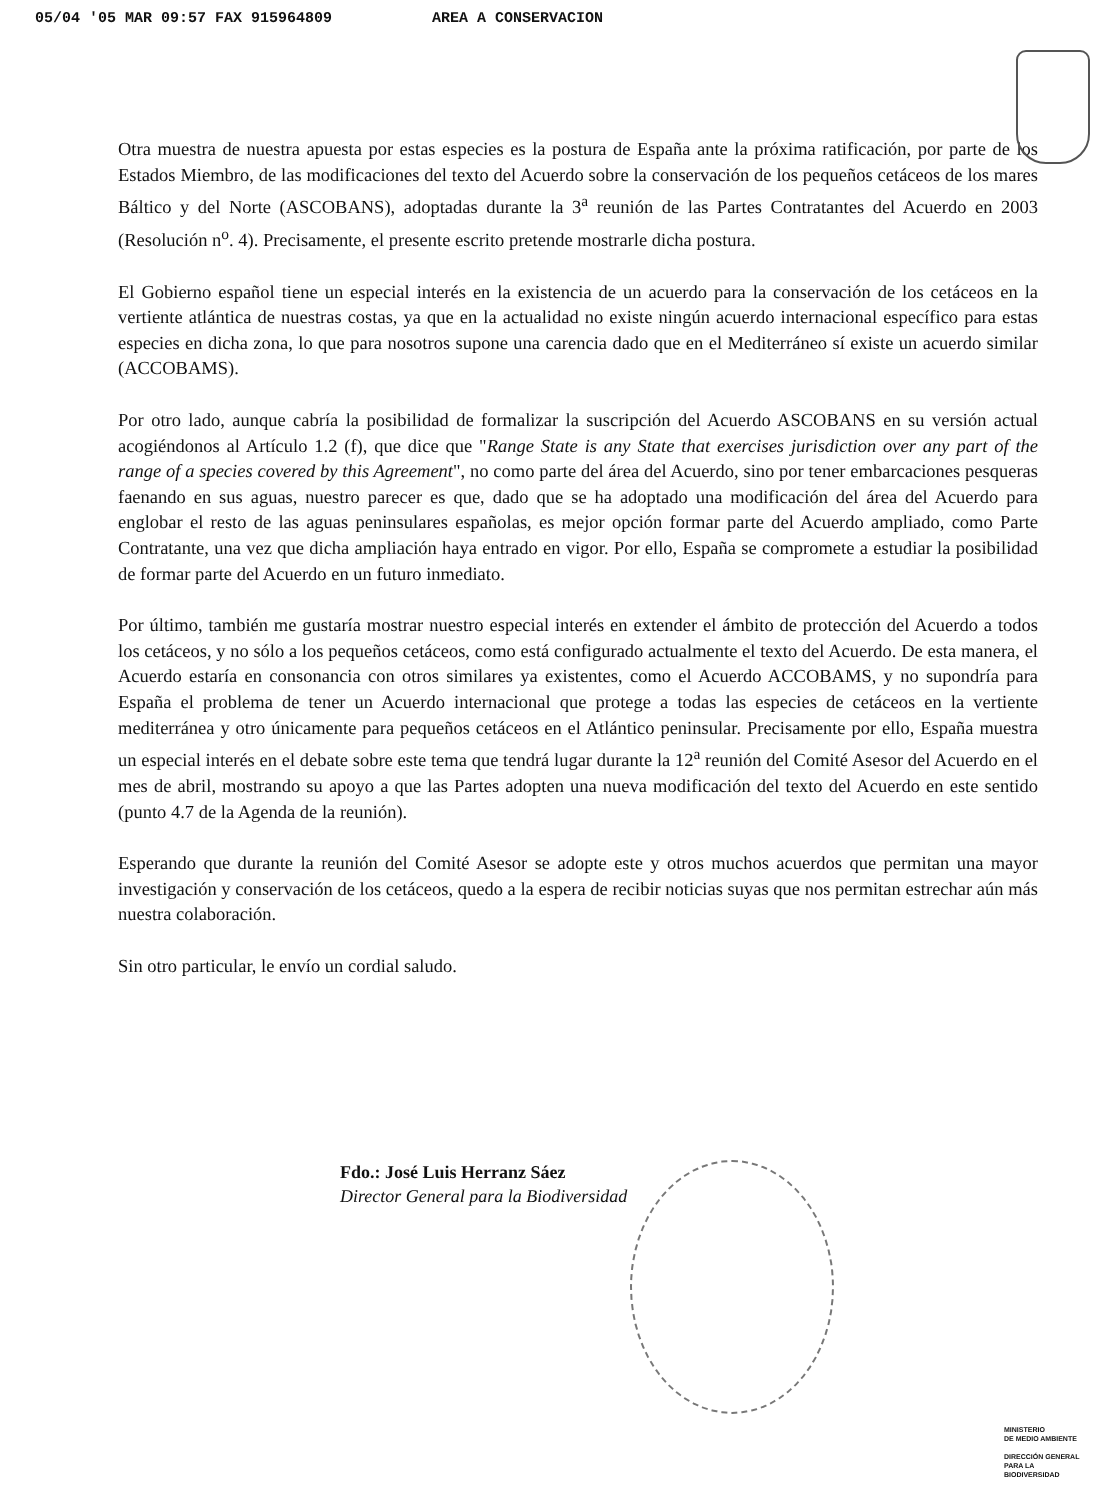05/04 '05 MAR 09:57 FAX 915964809 AREA A CONSERVACION
Otra muestra de nuestra apuesta por estas especies es la postura de España ante la próxima ratificación, por parte de los Estados Miembro, de las modificaciones del texto del Acuerdo sobre la conservación de los pequeños cetáceos de los mares Báltico y del Norte (ASCOBANS), adoptadas durante la 3<sup>a</sup> reunión de las Partes Contratantes del Acuerdo en 2003 (Resolución n<sup>o</sup>. 4). Precisamente, el presente escrito pretende mostrarle dicha postura.
El Gobierno español tiene un especial interés en la existencia de un acuerdo para la conservación de los cetáceos en la vertiente atlántica de nuestras costas, ya que en la actualidad no existe ningún acuerdo internacional específico para estas especies en dicha zona, lo que para nosotros supone una carencia dado que en el Mediterráneo sí existe un acuerdo similar (ACCOBAMS).
Por otro lado, aunque cabría la posibilidad de formalizar la suscripción del Acuerdo ASCOBANS en su versión actual acogiéndonos al Artículo 1.2 (f), que dice que "Range State is any State that exercises jurisdiction over any part of the range of a species covered by this Agreement", no como parte del área del Acuerdo, sino por tener embarcaciones pesqueras faenando en sus aguas, nuestro parecer es que, dado que se ha adoptado una modificación del área del Acuerdo para englobar el resto de las aguas peninsulares españolas, es mejor opción formar parte del Acuerdo ampliado, como Parte Contratante, una vez que dicha ampliación haya entrado en vigor. Por ello, España se compromete a estudiar la posibilidad de formar parte del Acuerdo en un futuro inmediato.
Por último, también me gustaría mostrar nuestro especial interés en extender el ámbito de protección del Acuerdo a todos los cetáceos, y no sólo a los pequeños cetáceos, como está configurado actualmente el texto del Acuerdo. De esta manera, el Acuerdo estaría en consonancia con otros similares ya existentes, como el Acuerdo ACCOBAMS, y no supondría para España el problema de tener un Acuerdo internacional que protege a todas las especies de cetáceos en la vertiente mediterránea y otro únicamente para pequeños cetáceos en el Atlántico peninsular. Precisamente por ello, España muestra un especial interés en el debate sobre este tema que tendrá lugar durante la 12<sup>a</sup> reunión del Comité Asesor del Acuerdo en el mes de abril, mostrando su apoyo a que las Partes adopten una nueva modificación del texto del Acuerdo en este sentido (punto 4.7 de la Agenda de la reunión).
Esperando que durante la reunión del Comité Asesor se adopte este y otros muchos acuerdos que permitan una mayor investigación y conservación de los cetáceos, quedo a la espera de recibir noticias suyas que nos permitan estrechar aún más nuestra colaboración.
Sin otro particular, le envío un cordial saludo.
Fdo.: José Luis Herranz Sáez
Director General para la Biodiversidad
MINISTERIO
DE MEDIO AMBIENTE
DIRECCIÓN GENERAL
PARA LA
BIODIVERSIDAD